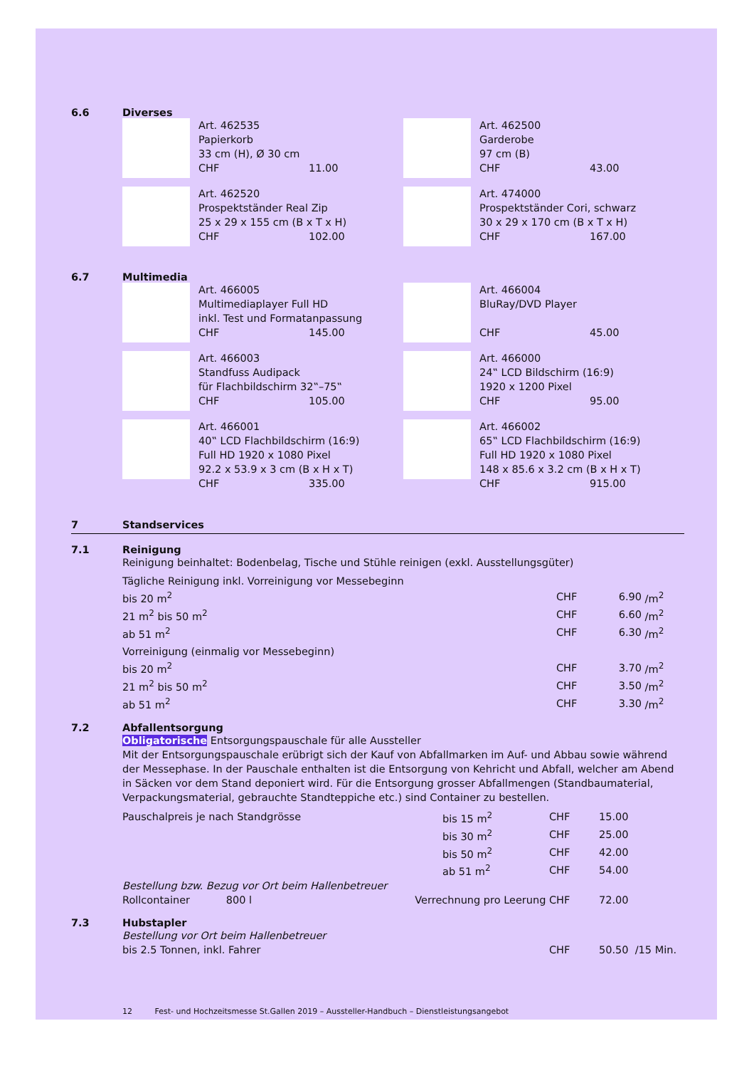6.6 Diverses
Art. 462535
Papierkorb
33 cm (H), Ø 30 cm
CHF 11.00
Art. 462500
Garderobe
97 cm (B)
CHF 43.00
Art. 462520
Prospektständer Real Zip
25 x 29 x 155 cm (B x T x H)
CHF 102.00
Art. 474000
Prospektständer Cori, schwarz
30 x 29 x 170 cm (B x T x H)
CHF 167.00
6.7 Multimedia
Art. 466005
Multimediaplayer Full HD
inkl. Test und Formatanpassung
CHF 145.00
Art. 466004
BluRay/DVD Player
CHF 45.00
Art. 466003
Standfuss Audipack
für Flachbildschirm 32‟–75‟
CHF 105.00
Art. 466000
24‟ LCD Bildschirm (16:9)
1920 x 1200 Pixel
CHF 95.00
Art. 466001
40‟ LCD Flachbildschirm (16:9)
Full HD 1920 x 1080 Pixel
92.2 x 53.9 x 3 cm (B x H x T)
CHF 335.00
Art. 466002
65‟ LCD Flachbildschirm (16:9)
Full HD 1920 x 1080 Pixel
148 x 85.6 x 3.2 cm (B x H x T)
CHF 915.00
7 Standservices
7.1 Reinigung
Reinigung beinhaltet: Bodenbelag, Tische und Stühle reinigen (exkl. Ausstellungsgüter)
| Tägliche Reinigung inkl. Vorreinigung vor Messebeginn | | | |
| bis 20 m<sup>2</sup> | CHF | 6.90 | /m<sup>2</sup> |
| 21 m<sup>2</sup> bis 50 m<sup>2</sup> | CHF | 6.60 | /m<sup>2</sup> |
| ab 51 m<sup>2</sup> | CHF | 6.30 | /m<sup>2</sup> |
| Vorreinigung (einmalig vor Messebeginn) | | | |
| bis 20 m<sup>2</sup> | CHF | 3.70 | /m<sup>2</sup> |
| 21 m<sup>2</sup> bis 50 m<sup>2</sup> | CHF | 3.50 | /m<sup>2</sup> |
| ab 51 m<sup>2</sup> | CHF | 3.30 | /m<sup>2</sup> |
7.2 Abfallentsorgung
Obligatorische Entsorgungspauschale für alle Aussteller
Mit der Entsorgungspauschale erübrigt sich der Kauf von Abfallmarken im Auf- und Abbau sowie während der Messephase. In der Pauschale enthalten ist die Entsorgung von Kehricht und Abfall, welcher am Abend in Säcken vor dem Stand deponiert wird. Für die Entsorgung grosser Abfallmengen (Standbaumaterial, Verpackungsmaterial, gebrauchte Standteppiche etc.) sind Container zu bestellen.
| Pauschalpreis je nach Standgrösse | | bis 15 m<sup>2</sup> | CHF | 15.00 |
| | | bis 30 m<sup>2</sup> | CHF | 25.00 |
| | | bis 50 m<sup>2</sup> | CHF | 42.00 |
| | | ab 51 m<sup>2</sup> | CHF | 54.00 |
| Bestellung bzw. Bezug vor Ort beim Hallenbetreuer | | | | |
| Rollcontainer 800 l | Verrechnung pro Leerung | | CHF | 72.00 |
7.3 Hubstapler
Bestellung vor Ort beim Hallenbetreuer
| bis 2.5 Tonnen, inkl. Fahrer | CHF | 50.50 /15 Min. |
12 Fest- und Hochzeitsmesse St.Gallen 2019 – Aussteller-Handbuch – Dienstleistungsangebot